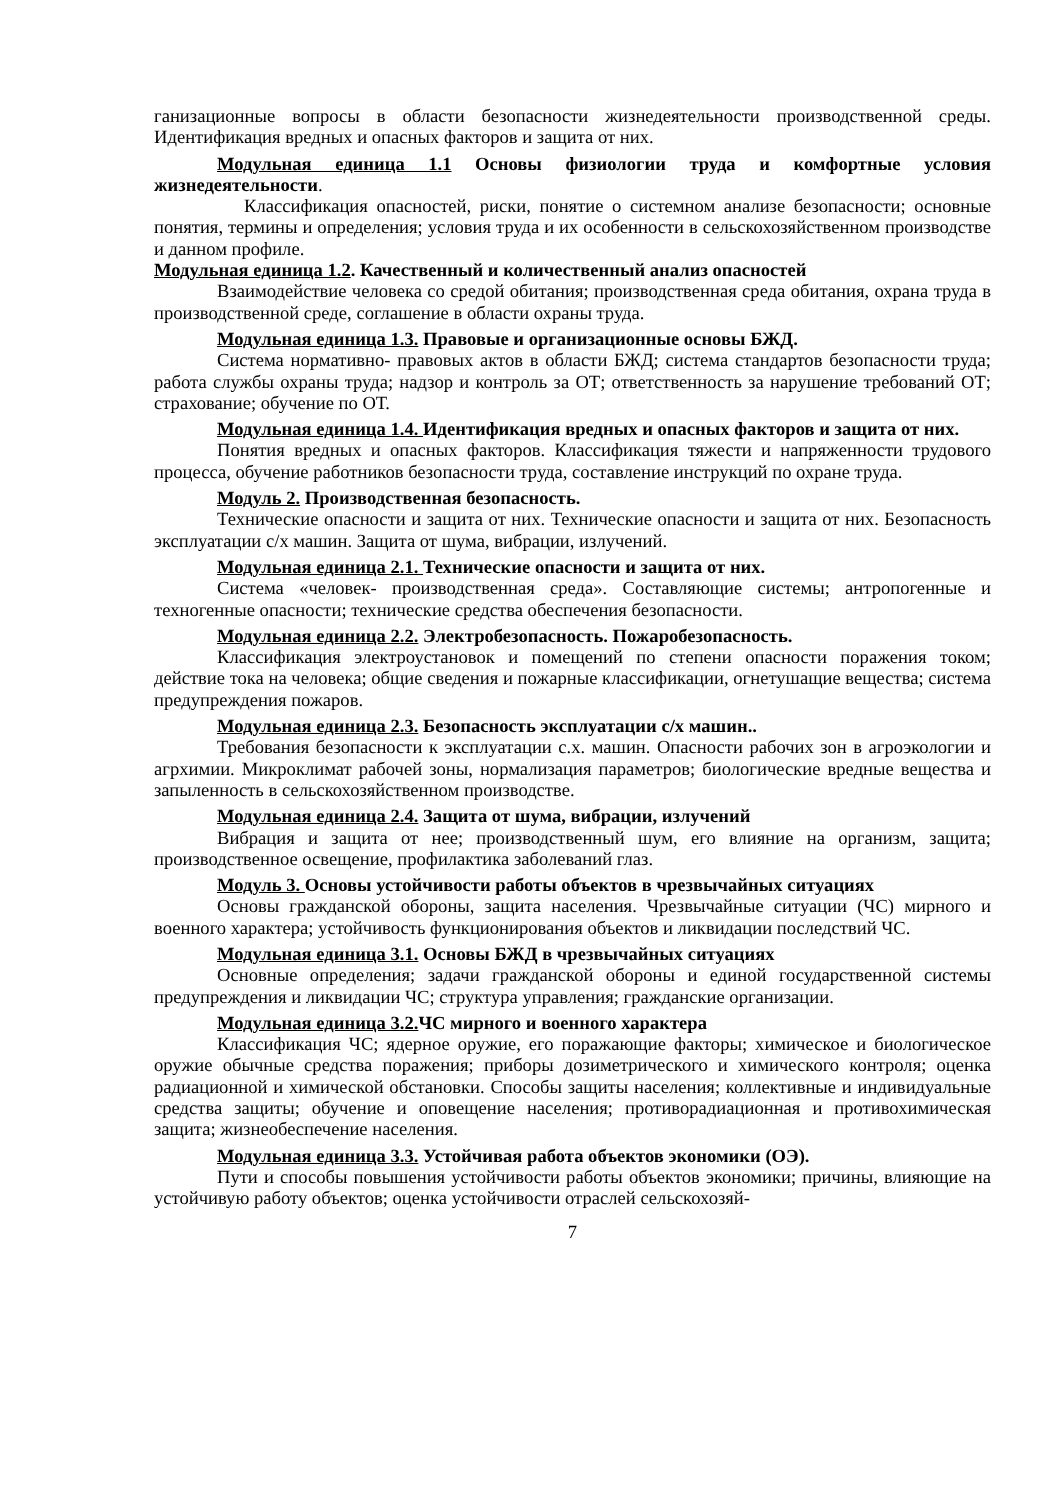ганизационные вопросы в области безопасности жизнедеятельности производственной среды. Идентификация вредных и опасных факторов и защита от них.
Модульная единица 1.1 Основы физиологии труда и комфортные условия жизнедеятельности.
Классификация опасностей, риски, понятие о системном анализе безопасности; основные понятия, термины и определения; условия труда и их особенности в сельскохозяйственном производстве и данном профиле.
Модульная единица 1.2. Качественный и количественный анализ опасностей
Взаимодействие человека со средой обитания; производственная среда обитания, охрана труда в производственной среде, соглашение в области охраны труда.
Модульная единица 1.3. Правовые и организационные основы БЖД.
Система нормативно- правовых актов в области БЖД; система стандартов безопасности труда; работа службы охраны труда; надзор и контроль за ОТ; ответственность за нарушение требований ОТ; страхование; обучение по ОТ.
Модульная единица 1.4. Идентификация вредных и опасных факторов и защита от них.
Понятия вредных и опасных факторов. Классификация тяжести и напряженности трудового процесса, обучение работников безопасности труда, составление инструкций по охране труда.
Модуль 2. Производственная безопасность.
Технические опасности и защита от них. Технические опасности и защита от них. Безопасность эксплуатации с/х машин. Защита от шума, вибрации, излучений.
Модульная единица 2.1. Технические опасности и защита от них.
Система «человек- производственная среда». Составляющие системы; антропогенные и техногенные опасности; технические средства обеспечения безопасности.
Модульная единица 2.2. Электробезопасность. Пожаробезопасность.
Классификация электроустановок и помещений по степени опасности поражения током; действие тока на человека; общие сведения и пожарные классификации, огнетушащие вещества; система предупреждения пожаров.
Модульная единица 2.3. Безопасность эксплуатации с/х машин..
Требования безопасности к эксплуатации с.х. машин. Опасности рабочих зон в агроэкологии и агрхимии. Микроклимат рабочей зоны, нормализация параметров; биологические вредные вещества и запыленность в сельскохозяйственном производстве.
Модульная единица 2.4. Защита от шума, вибрации, излучений
Вибрация и защита от нее; производственный шум, его влияние на организм, защита; производственное освещение, профилактика заболеваний глаз.
Модуль 3. Основы устойчивости работы объектов в чрезвычайных ситуациях
Основы гражданской обороны, защита населения. Чрезвычайные ситуации (ЧС) мирного и военного характера; устойчивость функционирования объектов и ликвидации последствий ЧС.
Модульная единица 3.1. Основы БЖД в чрезвычайных ситуациях
Основные определения; задачи гражданской обороны и единой государственной системы предупреждения и ликвидации ЧС; структура управления; гражданские организации.
Модульная единица 3.2. ЧС мирного и военного характера
Классификация ЧС; ядерное оружие, его поражающие факторы; химическое и биологическое оружие обычные средства поражения; приборы дозиметрического и химического контроля; оценка радиационной и химической обстановки. Способы защиты населения; коллективные и индивидуальные средства защиты; обучение и оповещение населения; противорадиационная и противохимическая защита; жизнеобеспечение населения.
Модульная единица 3.3. Устойчивая работа объектов экономики (ОЭ).
Пути и способы повышения устойчивости работы объектов экономики; причины, влияющие на устойчивую работу объектов; оценка устойчивости отраслей сельскохозяй-
7